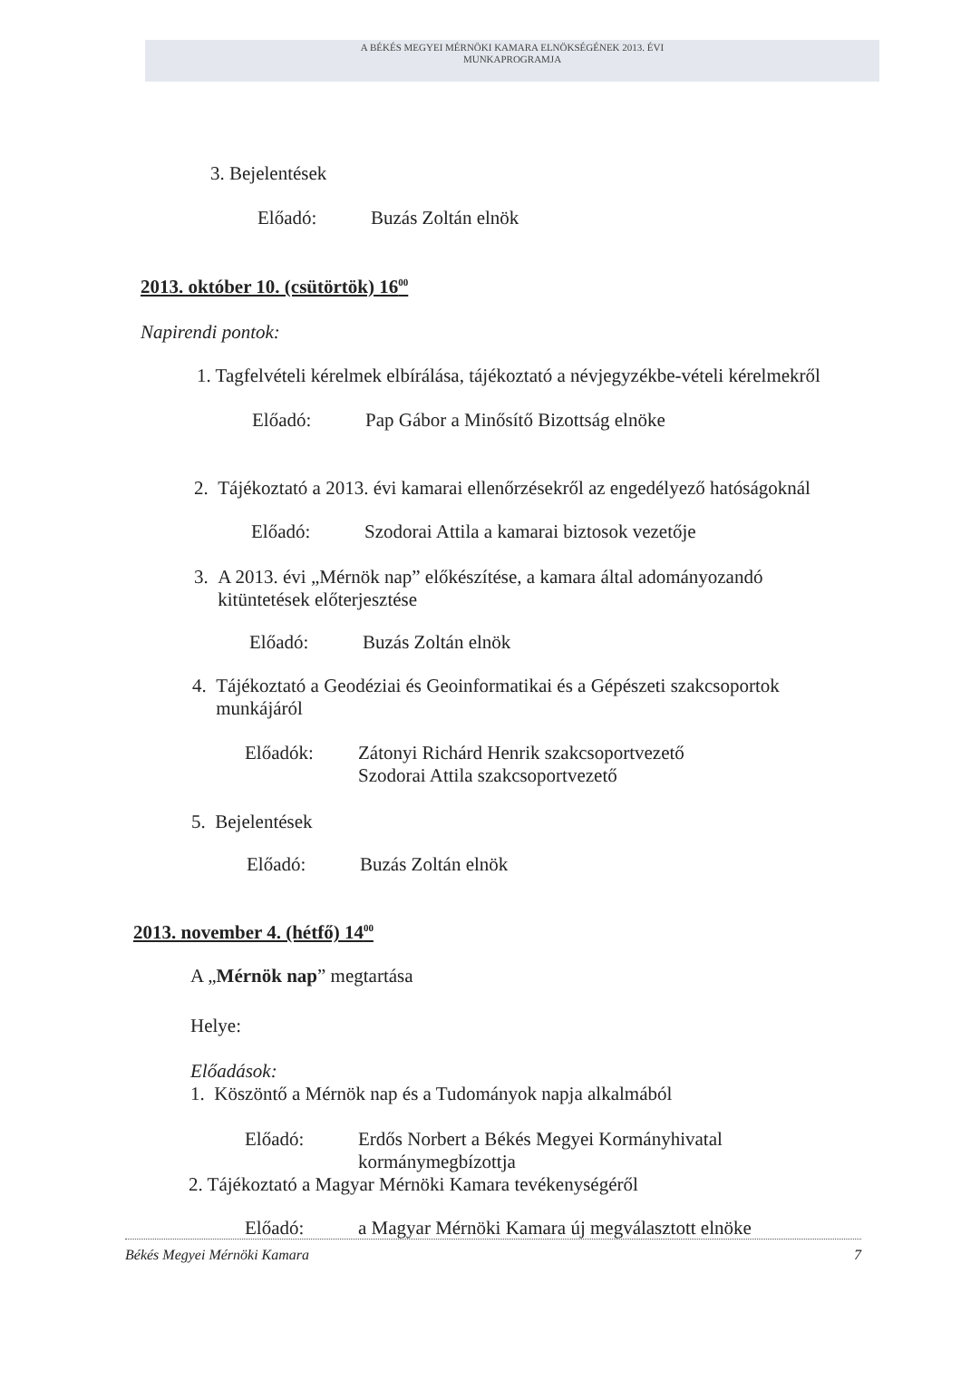A BÉKÉS MEGYEI MÉRNÖKI KAMARA ELNÖKSÉGÉNEK 2013. ÉVI
MUNKAPROGRAMJA
3. Bejelentések
Előadó: Buzás Zoltán elnök
2013. október 10. (csütörtök) 16<sup>00</sup>
Napirendi pontok:
1. Tagfelvételi kérelmek elbírálása, tájékoztató a névjegyzékbe-vételi kérelmekről
Előadó: Pap Gábor a Minősítő Bizottság elnöke
2. Tájékoztató a 2013. évi kamarai ellenőrzésekről az engedélyező hatóságoknál
Előadó: Szodorai Attila a kamarai biztosok vezetője
3. A 2013. évi „Mérnök nap” előkészítése, a kamara által adományozandó
kitüntetések előterjesztése
Előadó: Buzás Zoltán elnök
4. Tájékoztató a Geodéziai és Geoinformatikai és a Gépészeti szakcsoportok
munkájáról
Előadók: Zátonyi Richárd Henrik szakcsoportvezető
Szodorai Attila szakcsoportvezető
5. Bejelentések
Előadó: Buzás Zoltán elnök
2013. november 4. (hétfő) 14<sup>00</sup>
A „Mérnök nap” megtartása
Helye:
Előadások:
1. Köszöntő a Mérnök nap és a Tudományok napja alkalmából
Előadó: Erdős Norbert a Békés Megyei Kormányhivatal
kormánymegbízottja
2. Tájékoztató a Magyar Mérnöki Kamara tevékenységéről
Előadó: a Magyar Mérnöki Kamara új megválasztott elnöke
Békés Megyei Mérnöki Kamara 7